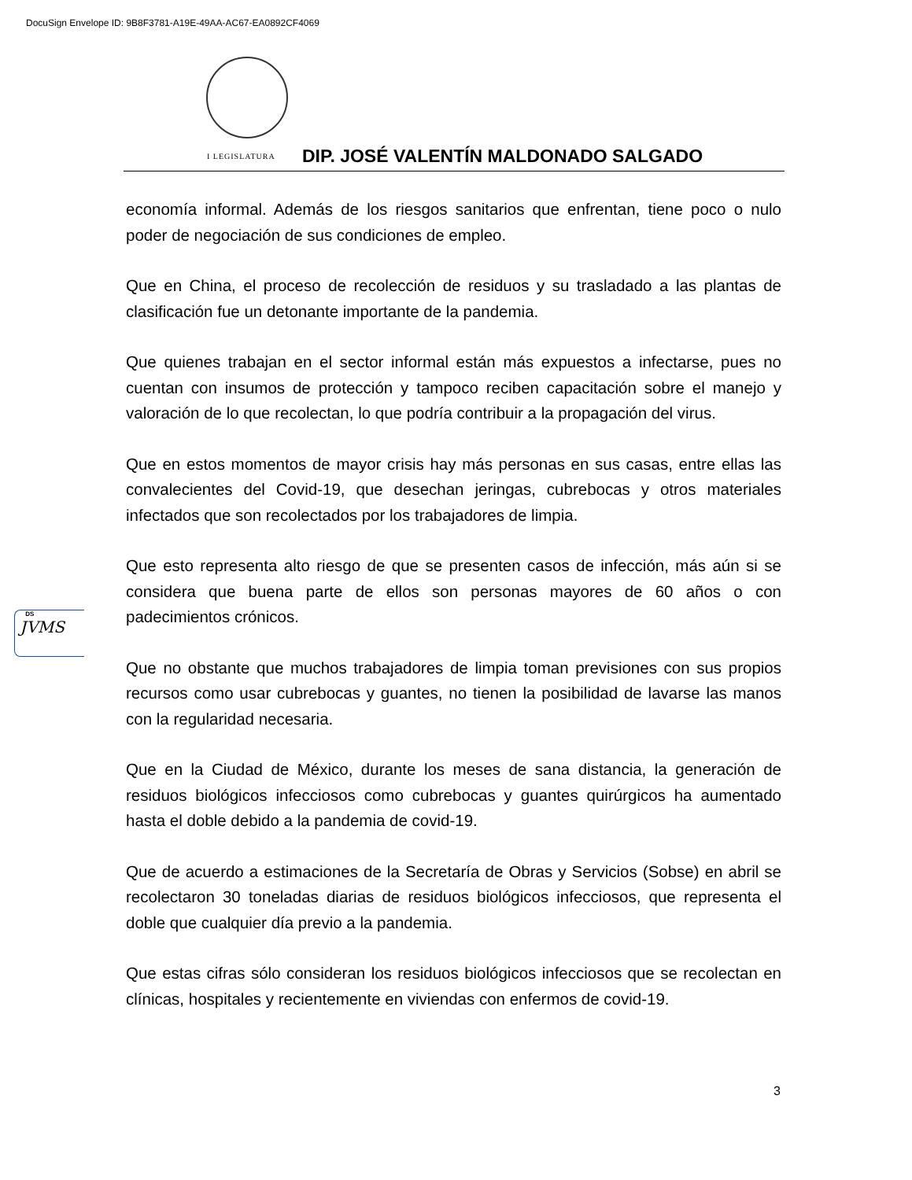DocuSign Envelope ID: 9B8F3781-A19E-49AA-AC67-EA0892CF4069
I LEGISLATURA DIP. JOSÉ VALENTÍN MALDONADO SALGADO
economía informal. Además de los riesgos sanitarios que enfrentan, tiene poco o nulo poder de negociación de sus condiciones de empleo.
Que en China, el proceso de recolección de residuos y su trasladado a las plantas de clasificación fue un detonante importante de la pandemia.
Que quienes trabajan en el sector informal están más expuestos a infectarse, pues no cuentan con insumos de protección y tampoco reciben capacitación sobre el manejo y valoración de lo que recolectan, lo que podría contribuir a la propagación del virus.
Que en estos momentos de mayor crisis hay más personas en sus casas, entre ellas las convalecientes del Covid-19, que desechan jeringas, cubrebocas y otros materiales infectados que son recolectados por los trabajadores de limpia.
Que esto representa alto riesgo de que se presenten casos de infección, más aún si se considera que buena parte de ellos son personas mayores de 60 años o con padecimientos crónicos.
Que no obstante que muchos trabajadores de limpia toman previsiones con sus propios recursos como usar cubrebocas y guantes, no tienen la posibilidad de lavarse las manos con la regularidad necesaria.
Que en la Ciudad de México, durante los meses de sana distancia, la generación de residuos biológicos infecciosos como cubrebocas y guantes quirúrgicos ha aumentado hasta el doble debido a la pandemia de covid-19.
Que de acuerdo a estimaciones de la Secretaría de Obras y Servicios (Sobse) en abril se recolectaron 30 toneladas diarias de residuos biológicos infecciosos, que representa el doble que cualquier día previo a la pandemia.
Que estas cifras sólo consideran los residuos biológicos infecciosos que se recolectan en clínicas, hospitales y recientemente en viviendas con enfermos de covid-19.
DS
JVMS
3